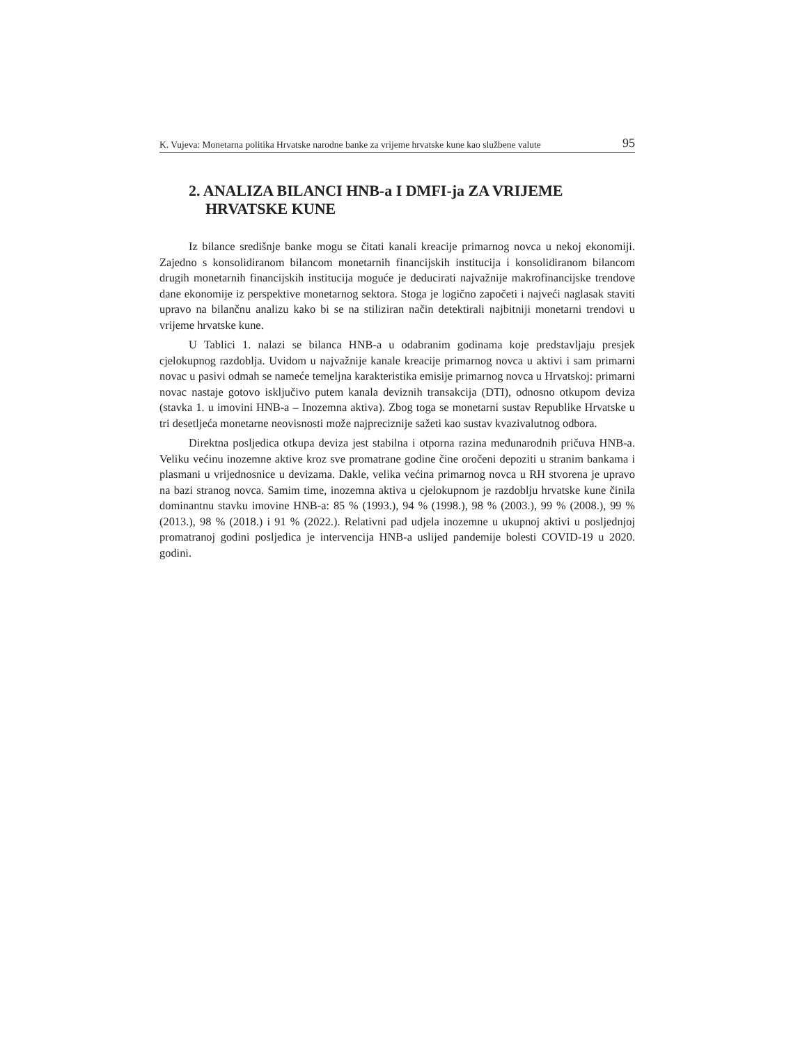K. Vujeva: Monetarna politika Hrvatske narodne banke za vrijeme hrvatske kune kao službene valute 95
2. ANALIZA BILANCI HNB-a I DMFI-ja ZA VRIJEME
HRVATSKE KUNE
Iz bilance središnje banke mogu se čitati kanali kreacije primarnog novca u nekoj ekonomiji. Zajedno s konsolidiranom bilancom monetarnih financijskih institucija i konsolidiranom bilancom drugih monetarnih financijskih institucija moguće je deducirati najvažnije makrofinancijske trendove dane ekonomije iz perspektive monetarnog sektora. Stoga je logično započeti i najveći naglasak staviti upravo na bilančnu analizu kako bi se na stiliziran način detektirali najbitniji monetarni trendovi u vrijeme hrvatske kune.
U Tablici 1. nalazi se bilanca HNB-a u odabranim godinama koje predstavljaju presjek cjelokupnog razdoblja. Uvidom u najvažnije kanale kreacije primarnog novca u aktivi i sam primarni novac u pasivi odmah se nameće temeljna karakteristika emisije primarnog novca u Hrvatskoj: primarni novac nastaje gotovo isključivo putem kanala deviznih transakcija (DTI), odnosno otkupom deviza (stavka 1. u imovini HNB-a – Inozemna aktiva). Zbog toga se monetarni sustav Republike Hrvatske u tri desetljeća monetarne neovisnosti može najpreciznije sažeti kao sustav kvazivalutnog odbora.
Direktna posljedica otkupa deviza jest stabilna i otporna razina međunarodnih pričuva HNB-a. Veliku većinu inozemne aktive kroz sve promatrane godine čine oročeni depoziti u stranim bankama i plasmani u vrijednosnice u devizama. Dakle, velika većina primarnog novca u RH stvorena je upravo na bazi stranog novca. Samim time, inozemna aktiva u cjelokupnom je razdoblju hrvatske kune činila dominantnu stavku imovine HNB-a: 85 % (1993.), 94 % (1998.), 98 % (2003.), 99 % (2008.), 99 % (2013.), 98 % (2018.) i 91 % (2022.). Relativni pad udjela inozemne u ukupnoj aktivi u posljednjoj promatranoj godini posljedica je intervencija HNB-a uslijed pandemije bolesti COVID-19 u 2020. godini.